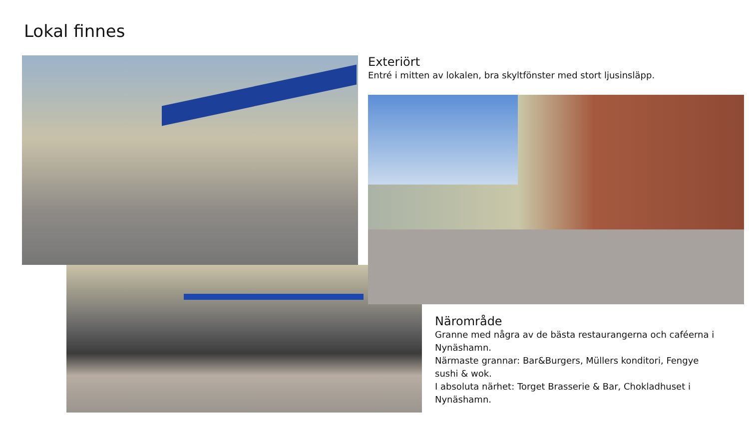Lokal finnes
Exteriört
Entré i mitten av lokalen, bra skyltfönster med stort ljusinsläpp.
Närområde
Granne med några av de bästa restaurangerna och caféerna i Nynäshamn.
Närmaste grannar: Bar&Burgers, Müllers konditori, Fengye sushi & wok.
I absoluta närhet: Torget Brasserie & Bar, Chokladhuset i Nynäshamn.